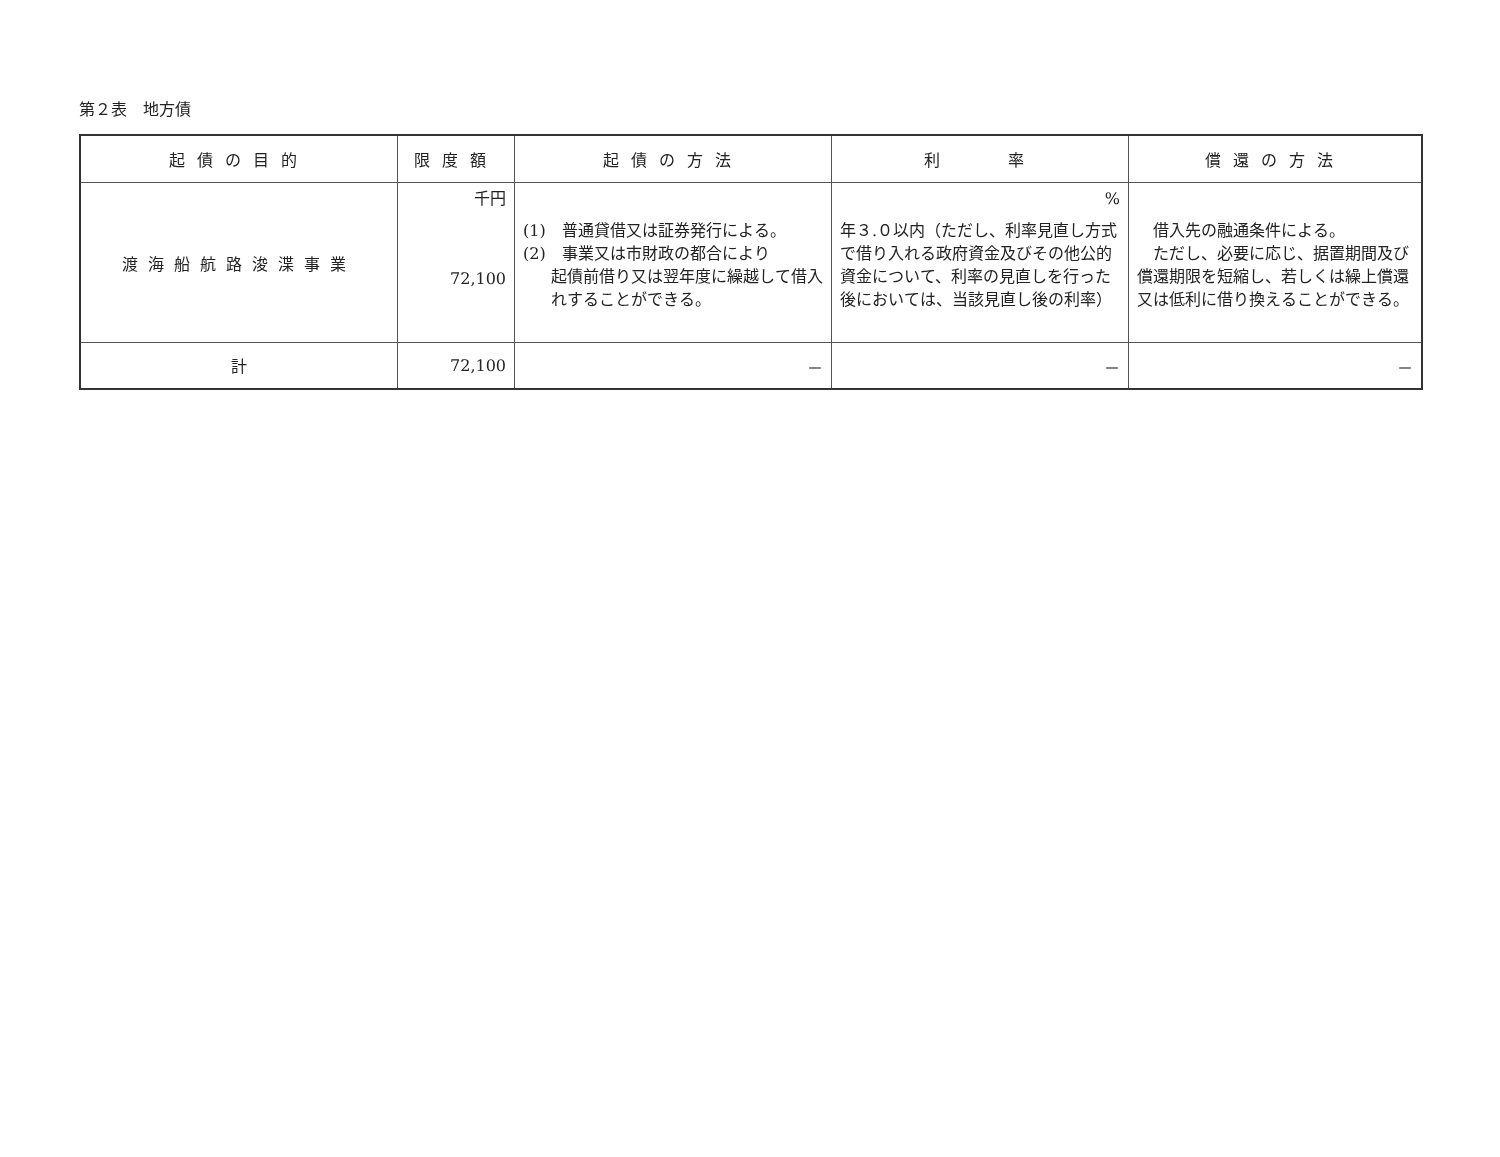第２表　地方債
| 起債の目的 | 限度額 | 起債の方法 | 利 率 | 償還の方法 |
| --- | --- | --- | --- | --- |
| 渡海船航路浚渫事業 | 千円 72,100 | (1) 普通貸借又は証券発行による。 (2) 事業又は市財政の都合により 起債前借り又は翌年度に繰越して借入れすることができる。 | % 年３.０以内（ただし、利率見直し方式で借り入れる政府資金及びその他公的資金について、利率の見直しを行った後においては、当該見直し後の利率） | 借入先の融通条件による。 ただし、必要に応じ、据置期間及び償還期限を短縮し、若しくは繰上償還又は低利に借り換えることができる。 |
| 計 | 72,100 | － | － | － |